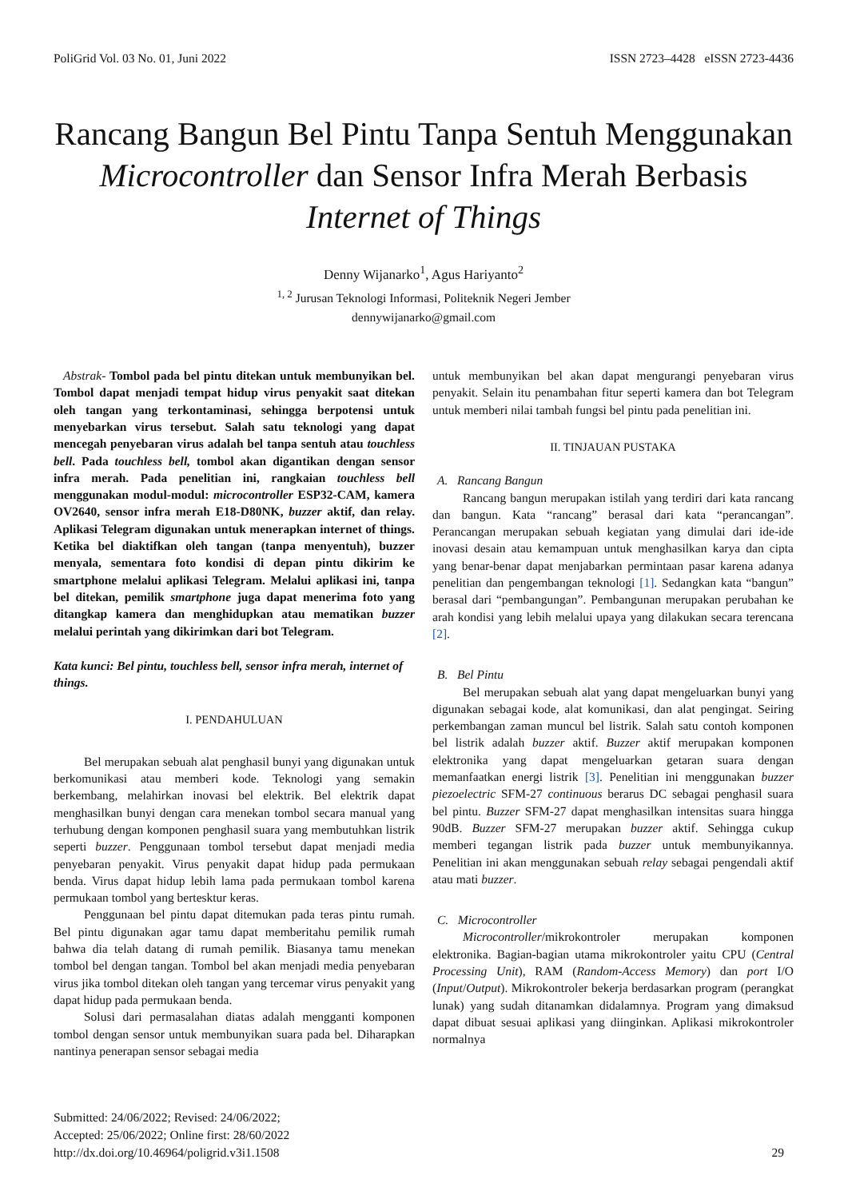PoliGrid Vol. 03 No. 01, Juni 2022 ISSN 2723–4428 eISSN 2723-4436
Rancang Bangun Bel Pintu Tanpa Sentuh Menggunakan Microcontroller dan Sensor Infra Merah Berbasis Internet of Things
Denny Wijanarko<sup>1</sup>, Agus Hariyanto<sup>2</sup>
<sup>1, 2</sup> Jurusan Teknologi Informasi, Politeknik Negeri Jember
dennywijanarko@gmail.com
Abstrak- Tombol pada bel pintu ditekan untuk membunyikan bel. Tombol dapat menjadi tempat hidup virus penyakit saat ditekan oleh tangan yang terkontaminasi, sehingga berpotensi untuk menyebarkan virus tersebut. Salah satu teknologi yang dapat mencegah penyebaran virus adalah bel tanpa sentuh atau touchless bell. Pada touchless bell, tombol akan digantikan dengan sensor infra merah. Pada penelitian ini, rangkaian touchless bell menggunakan modul-modul: microcontroller ESP32-CAM, kamera OV2640, sensor infra merah E18-D80NK, buzzer aktif, dan relay. Aplikasi Telegram digunakan untuk menerapkan internet of things. Ketika bel diaktifkan oleh tangan (tanpa menyentuh), buzzer menyala, sementara foto kondisi di depan pintu dikirim ke smartphone melalui aplikasi Telegram. Melalui aplikasi ini, tanpa bel ditekan, pemilik smartphone juga dapat menerima foto yang ditangkap kamera dan menghidupkan atau mematikan buzzer melalui perintah yang dikirimkan dari bot Telegram.
Kata kunci: Bel pintu, touchless bell, sensor infra merah, internet of things.
I. PENDAHULUAN
Bel merupakan sebuah alat penghasil bunyi yang digunakan untuk berkomunikasi atau memberi kode. Teknologi yang semakin berkembang, melahirkan inovasi bel elektrik. Bel elektrik dapat menghasilkan bunyi dengan cara menekan tombol secara manual yang terhubung dengan komponen penghasil suara yang membutuhkan listrik seperti buzzer. Penggunaan tombol tersebut dapat menjadi media penyebaran penyakit. Virus penyakit dapat hidup pada permukaan benda. Virus dapat hidup lebih lama pada permukaan tombol karena permukaan tombol yang bertesktur keras.
Penggunaan bel pintu dapat ditemukan pada teras pintu rumah. Bel pintu digunakan agar tamu dapat memberitahu pemilik rumah bahwa dia telah datang di rumah pemilik. Biasanya tamu menekan tombol bel dengan tangan. Tombol bel akan menjadi media penyebaran virus jika tombol ditekan oleh tangan yang tercemar virus penyakit yang dapat hidup pada permukaan benda.
Solusi dari permasalahan diatas adalah mengganti komponen tombol dengan sensor untuk membunyikan suara pada bel. Diharapkan nantinya penerapan sensor sebagai media
untuk membunyikan bel akan dapat mengurangi penyebaran virus penyakit. Selain itu penambahan fitur seperti kamera dan bot Telegram untuk memberi nilai tambah fungsi bel pintu pada penelitian ini.
II. TINJAUAN PUSTAKA
A. Rancang Bangun
Rancang bangun merupakan istilah yang terdiri dari kata rancang dan bangun. Kata “rancang” berasal dari kata “perancangan”. Perancangan merupakan sebuah kegiatan yang dimulai dari ide-ide inovasi desain atau kemampuan untuk menghasilkan karya dan cipta yang benar-benar dapat menjabarkan permintaan pasar karena adanya penelitian dan pengembangan teknologi [1]. Sedangkan kata “bangun” berasal dari “pembangungan”. Pembangunan merupakan perubahan ke arah kondisi yang lebih melalui upaya yang dilakukan secara terencana [2].
B. Bel Pintu
Bel merupakan sebuah alat yang dapat mengeluarkan bunyi yang digunakan sebagai kode, alat komunikasi, dan alat pengingat. Seiring perkembangan zaman muncul bel listrik. Salah satu contoh komponen bel listrik adalah buzzer aktif. Buzzer aktif merupakan komponen elektronika yang dapat mengeluarkan getaran suara dengan memanfaatkan energi listrik [3]. Penelitian ini menggunakan buzzer piezoelectric SFM-27 continuous berarus DC sebagai penghasil suara bel pintu. Buzzer SFM-27 dapat menghasilkan intensitas suara hingga 90dB. Buzzer SFM-27 merupakan buzzer aktif. Sehingga cukup memberi tegangan listrik pada buzzer untuk membunyikannya. Penelitian ini akan menggunakan sebuah relay sebagai pengendali aktif atau mati buzzer.
C. Microcontroller
Microcontroller/mikrokontroler merupakan komponen elektronika. Bagian-bagian utama mikrokontroler yaitu CPU (Central Processing Unit), RAM (Random-Access Memory) dan port I/O (Input/Output). Mikrokontroler bekerja berdasarkan program (perangkat lunak) yang sudah ditanamkan didalamnya. Program yang dimaksud dapat dibuat sesuai aplikasi yang diinginkan. Aplikasi mikrokontroler normalnya
Submitted: 24/06/2022; Revised: 24/06/2022;
Accepted: 25/06/2022; Online first: 28/60/2022
http://dx.doi.org/10.46964/poligrid.v3i1.1508
29